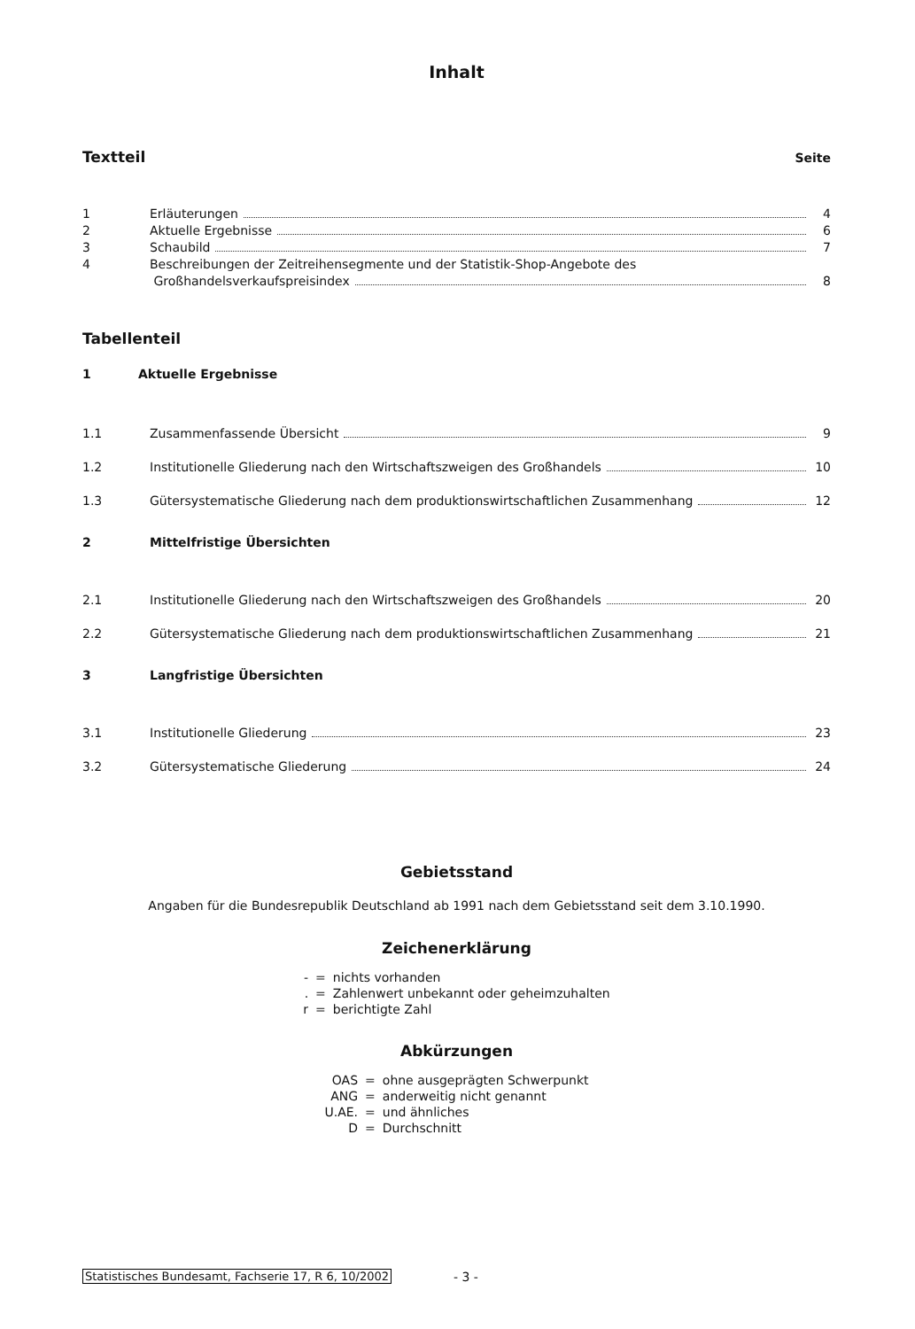Inhalt
Textteil
Seite
1 Erläuterungen 4
2 Aktuelle Ergebnisse 6
3 Schaubild 7
4 Beschreibungen der Zeitreihensegmente und der Statistik-Shop-Angebote des
Großhandelsverkaufspreisindex 8
Tabellenteil
1 Aktuelle Ergebnisse
1.1 Zusammenfassende Übersicht 9
1.2 Institutionelle Gliederung nach den Wirtschaftszweigen des Großhandels 10
1.3 Gütersystematische Gliederung nach dem produktionswirtschaftlichen Zusammenhang 12
2 Mittelfristige Übersichten
2.1 Institutionelle Gliederung nach den Wirtschaftszweigen des Großhandels 20
2.2 Gütersystematische Gliederung nach dem produktionswirtschaftlichen Zusammenhang 21
3 Langfristige Übersichten
3.1 Institutionelle Gliederung 23
3.2 Gütersystematische Gliederung 24
Gebietsstand
Angaben für die Bundesrepublik Deutschland ab 1991 nach dem Gebietsstand seit dem 3.10.1990.
Zeichenerklärung
| - | = | nichts vorhanden |
| . | = | Zahlenwert unbekannt oder geheimzuhalten |
| r | = | berichtigte Zahl |
Abkürzungen
| OAS | = | ohne ausgeprägten Schwerpunkt |
| ANG | = | anderweitig nicht genannt |
| U.AE. | = | und ähnliches |
| D | = | Durchschnitt |
Statistisches Bundesamt, Fachserie 17, R 6, 10/2002 - 3 -